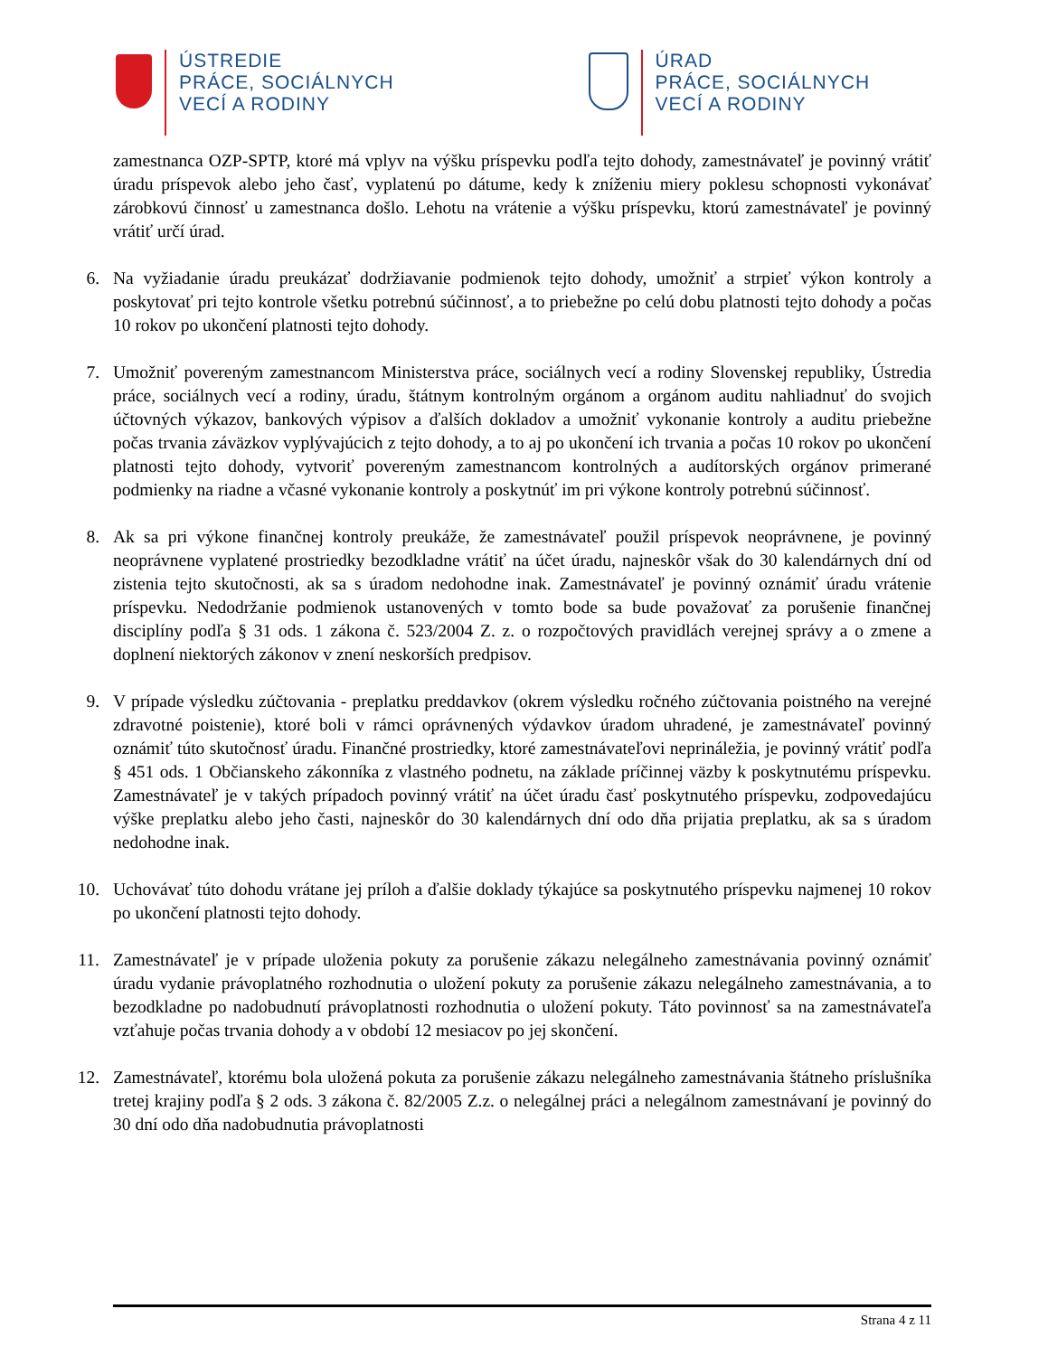ÚSTREDIE
PRÁCE, SOCIÁLNYCH
VECÍ A RODINY
ÚRAD
PRÁCE, SOCIÁLNYCH
VECÍ A RODINY
zamestnanca OZP-SPTP, ktoré má vplyv na výšku príspevku podľa tejto dohody, zamestnávateľ je povinný vrátiť úradu príspevok alebo jeho časť, vyplatenú po dátume, kedy k zníženiu miery poklesu schopnosti vykonávať zárobkovú činnosť u zamestnanca došlo. Lehotu na vrátenie a výšku príspevku, ktorú zamestnávateľ je povinný vrátiť určí úrad.
6. Na vyžiadanie úradu preukázať dodržiavanie podmienok tejto dohody, umožniť a strpieť výkon kontroly a poskytovať pri tejto kontrole všetku potrebnú súčinnosť, a to priebežne po celú dobu platnosti tejto dohody a počas 10 rokov po ukončení platnosti tejto dohody.
7. Umožniť povereným zamestnancom Ministerstva práce, sociálnych vecí a rodiny Slovenskej republiky, Ústredia práce, sociálnych vecí a rodiny, úradu, štátnym kontrolným orgánom a orgánom auditu nahliadnuť do svojich účtovných výkazov, bankových výpisov a ďalších dokladov a umožniť vykonanie kontroly a auditu priebežne počas trvania záväzkov vyplývajúcich z tejto dohody, a to aj po ukončení ich trvania a počas 10 rokov po ukončení platnosti tejto dohody, vytvoriť povereným zamestnancom kontrolných a audítorských orgánov primerané podmienky na riadne a včasné vykonanie kontroly a poskytnúť im pri výkone kontroly potrebnú súčinnosť.
8. Ak sa pri výkone finančnej kontroly preukáže, že zamestnávateľ použil príspevok neoprávnene, je povinný neoprávnene vyplatené prostriedky bezodkladne vrátiť na účet úradu, najneskôr však do 30 kalendárnych dní od zistenia tejto skutočnosti, ak sa s úradom nedohodne inak. Zamestnávateľ je povinný oznámiť úradu vrátenie príspevku. Nedodržanie podmienok ustanovených v tomto bode sa bude považovať za porušenie finančnej disciplíny podľa § 31 ods. 1 zákona č. 523/2004 Z. z. o rozpočtových pravidlách verejnej správy a o zmene a doplnení niektorých zákonov v znení neskorších predpisov.
9. V prípade výsledku zúčtovania - preplatku preddavkov (okrem výsledku ročného zúčtovania poistného na verejné zdravotné poistenie), ktoré boli v rámci oprávnených výdavkov úradom uhradené, je zamestnávateľ povinný oznámiť túto skutočnosť úradu. Finančné prostriedky, ktoré zamestnávateľovi neprináležia, je povinný vrátiť podľa § 451 ods. 1 Občianskeho zákonníka z vlastného podnetu, na základe príčinnej väzby k poskytnutému príspevku. Zamestnávateľ je v takých prípadoch povinný vrátiť na účet úradu časť poskytnutého príspevku, zodpovedajúcu výške preplatku alebo jeho časti, najneskôr do 30 kalendárnych dní odo dňa prijatia preplatku, ak sa s úradom nedohodne inak.
10. Uchovávať túto dohodu vrátane jej príloh a ďalšie doklady týkajúce sa poskytnutého príspevku najmenej 10 rokov po ukončení platnosti tejto dohody.
11. Zamestnávateľ je v prípade uloženia pokuty za porušenie zákazu nelegálneho zamestnávania povinný oznámiť úradu vydanie právoplatného rozhodnutia o uložení pokuty za porušenie zákazu nelegálneho zamestnávania, a to bezodkladne po nadobudnutí právoplatnosti rozhodnutia o uložení pokuty. Táto povinnosť sa na zamestnávateľa vzťahuje počas trvania dohody a v období 12 mesiacov po jej skončení.
12. Zamestnávateľ, ktorému bola uložená pokuta za porušenie zákazu nelegálneho zamestnávania štátneho príslušníka tretej krajiny podľa § 2 ods. 3 zákona č. 82/2005 Z.z. o nelegálnej práci a nelegálnom zamestnávaní je povinný do 30 dní odo dňa nadobudnutia právoplatnosti
Strana 4 z 11